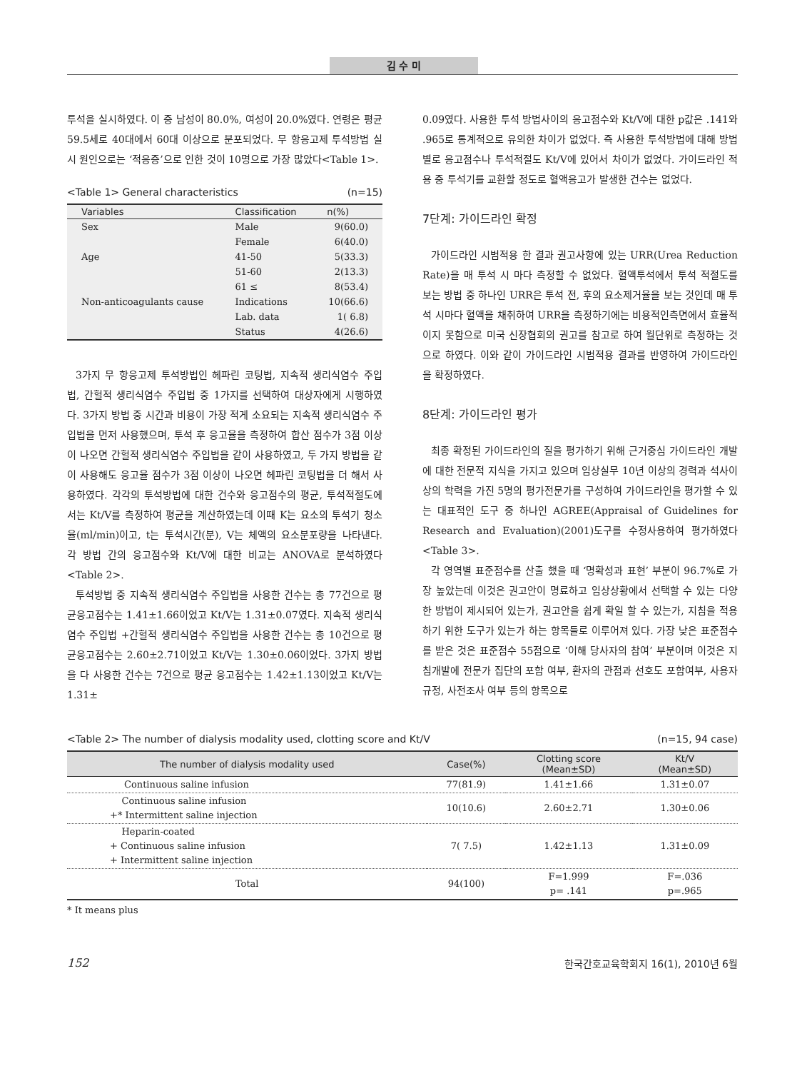김 수 미
투석을 실시하였다. 이 중 남성이 80.0%, 여성이 20.0%였다. 연령은 평균 59.5세로 40대에서 60대 이상으로 분포되었다. 무 항응고제 투석방법 실시 원인으로는 ‘적응증’으로 인한 것이 10명으로 가장 많았다<Table 1>.
<Table 1> General characteristics (n=15)
| Variables | Classification | n(%) |
| --- | --- | --- |
| Sex | Male | 9(60.0) |
| | Female | 6(40.0) |
| Age | 41-50 | 5(33.3) |
| | 51-60 | 2(13.3) |
| | 61 ≤ | 8(53.4) |
| Non-anticoagulants cause | Indications | 10(66.6) |
| | Lab. data | 1( 6.8) |
| | Status | 4(26.6) |
3가지 무 항응고제 투석방법인 헤파린 코팅법, 지속적 생리식염수 주입법, 간헐적 생리식염수 주입법 중 1가지를 선택하여 대상자에게 시행하였다. 3가지 방법 중 시간과 비용이 가장 적게 소요되는 지속적 생리식염수 주입법을 먼저 사용했으며, 투석 후 응고율을 측정하여 합산 점수가 3점 이상이 나오면 간헐적 생리식염수 주입법을 같이 사용하였고, 두 가지 방법을 같이 사용해도 응고율 점수가 3점 이상이 나오면 헤파린 코팅법을 더 해서 사용하였다. 각각의 투석방법에 대한 건수와 응고점수의 평균, 투석적절도에서는 Kt/V를 측정하여 평균을 계산하였는데 이때 K는 요소의 투석기 청소율(ml/min)이고, t는 투석시간(분), V는 체액의 요소분포량을 나타낸다. 각 방법 간의 응고점수와 Kt/V에 대한 비교는 ANOVA로 분석하였다<Table 2>.
투석방법 중 지속적 생리식염수 주입법을 사용한 건수는 총 77건으로 평균응고점수는 1.41±1.66이었고 Kt/V는 1.31±0.07였다. 지속적 생리식염수 주입법 +간헐적 생리식염수 주입법을 사용한 건수는 총 10건으로 평균응고점수는 2.60±2.71이었고 Kt/V는 1.30±0.06이었다. 3가지 방법을 다 사용한 건수는 7건으로 평균 응고점수는 1.42±1.13이었고 Kt/V는 1.31±
0.09였다. 사용한 투석 방법사이의 응고점수와 Kt/V에 대한 p값은 .141와 .965로 통계적으로 유의한 차이가 없었다. 즉 사용한 투석방법에 대해 방법별로 응고점수나 투석적절도 Kt/V에 있어서 차이가 없었다. 가이드라인 적용 중 투석기를 교환할 정도로 혈액응고가 발생한 건수는 없었다.
7단계: 가이드라인 확정
가이드라인 시범적용 한 결과 권고사항에 있는 URR(Urea Reduction Rate)을 매 투석 시 마다 측정할 수 없었다. 혈액투석에서 투석 적절도를 보는 방법 중 하나인 URR은 투석 전, 후의 요소제거율을 보는 것인데 매 투석 시마다 혈액을 채취하여 URR을 측정하기에는 비용적인측면에서 효율적이지 못함으로 미국 신장협회의 권고를 참고로 하여 월단위로 측정하는 것으로 하였다. 이와 같이 가이드라인 시범적용 결과를 반영하여 가이드라인을 확정하였다.
8단계: 가이드라인 평가
최종 확정된 가이드라인의 질을 평가하기 위해 근거중심 가이드라인 개발에 대한 전문적 지식을 가지고 있으며 임상실무 10년 이상의 경력과 석사이상의 학력을 가진 5명의 평가전문가를 구성하여 가이드라인을 평가할 수 있는 대표적인 도구 중 하나인 AGREE(Appraisal of Guidelines for Research and Evaluation)(2001)도구를 수정사용하여 평가하였다<Table 3>.
각 영역별 표준점수를 산출 했을 때 ‘명확성과 표현’ 부분이 96.7%로 가장 높았는데 이것은 권고안이 명료하고 임상상황에서 선택할 수 있는 다양한 방법이 제시되어 있는가, 권고안을 쉽게 확일 할 수 있는가, 지침을 적용하기 위한 도구가 있는가 하는 항목들로 이루어져 있다. 가장 낮은 표준점수를 받은 것은 표준점수 55점으로 ‘이해 당사자의 참여’ 부분이며 이것은 지침개발에 전문가 집단의 포함 여부, 환자의 관점과 선호도 포함여부, 사용자 규정, 사전조사 여부 등의 항목으로
<Table 2> The number of dialysis modality used, clotting score and Kt/V (n=15, 94 case)
| The number of dialysis modality used | Case(%) | Clotting score (Mean±SD) | Kt/V (Mean±SD) |
| --- | --- | --- | --- |
| Continuous saline infusion | 77(81.9) | 1.41±1.66 | 1.31±0.07 |
| Continuous saline infusion +* Intermittent saline injection | 10(10.6) | 2.60±2.71 | 1.30±0.06 |
| Heparin-coated + Continuous saline infusion + Intermittent saline injection | 7( 7.5) | 1.42±1.13 | 1.31±0.09 |
| Total | 94(100) | F=1.999 p= .141 | F=.036 p=.965 |
* It means plus
152 한국간호교육학회지 16(1), 2010년 6월